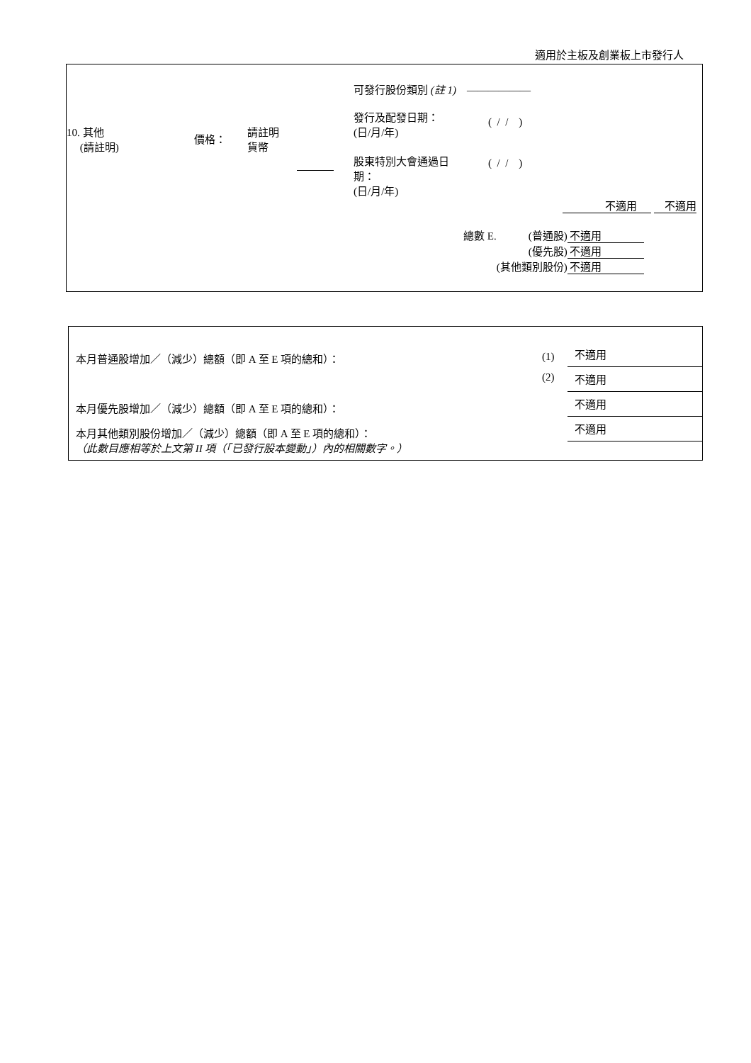適用於主板及創業板上市發行人
| 10. 其他 (請註明) | 價格： | 請註明 貨幣 | | 可發行股份類別 (註 1) —————— 發行及配發日期： (日/月/年) ( / / ) 股東特別大會通過日 期： (日/月/年) ( / / ) |
不適用 不適用
| 總數 E. | (普通股) | 不適用 |
| | (優先股) | 不適用 |
| | (其他類別股份) | 不適用 |
| 本月普通股增加／（減少）總額（即 A 至 E 項的總和）： | (1) | 不適用 |
| | (2) | 不適用 |
| 本月優先股增加／（減少）總額（即 A 至 E 項的總和）： | | 不適用 |
| 本月其他類別股份增加／（減少）總額（即 A 至 E 項的總和）： （此數目應相等於上文第 II 項（「已發行股本變動」）內的相關數字。） | | 不適用 |